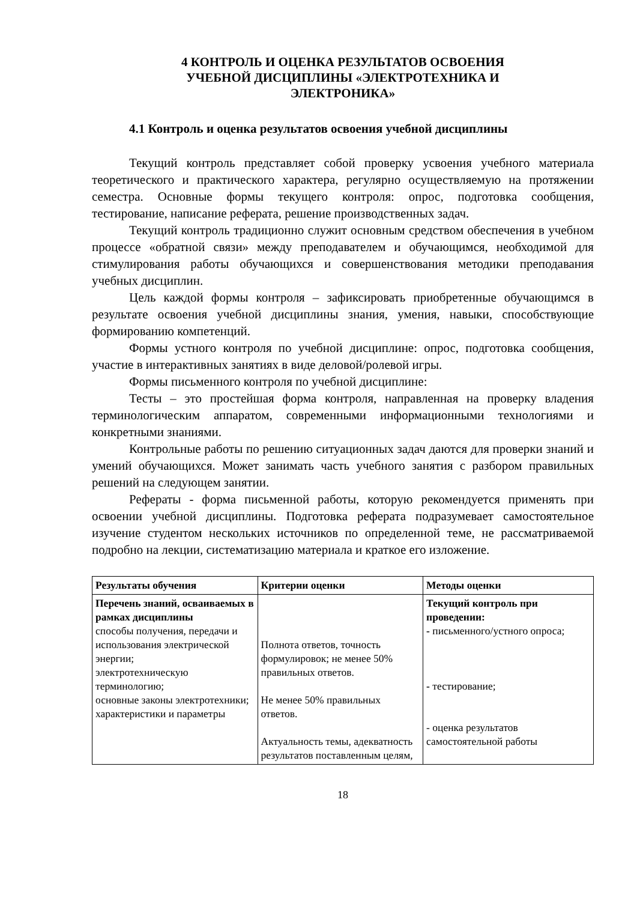4 КОНТРОЛЬ И ОЦЕНКА РЕЗУЛЬТАТОВ ОСВОЕНИЯ
УЧЕБНОЙ ДИСЦИПЛИНЫ «ЭЛЕКТРОТЕХНИКА И
ЭЛЕКТРОНИКА»
4.1 Контроль и оценка результатов освоения учебной дисциплины
Текущий контроль представляет собой проверку усвоения учебного материала теоретического и практического характера, регулярно осуществляемую на протяжении семестра. Основные формы текущего контроля: опрос, подготовка сообщения, тестирование, написание реферата, решение производственных задач.
Текущий контроль традиционно служит основным средством обеспечения в учебном процессе «обратной связи» между преподавателем и обучающимся, необходимой для стимулирования работы обучающихся и совершенствования методики преподавания учебных дисциплин.
Цель каждой формы контроля – зафиксировать приобретенные обучающимся в результате освоения учебной дисциплины знания, умения, навыки, способствующие формированию компетенций.
Формы устного контроля по учебной дисциплине: опрос, подготовка сообщения, участие в интерактивных занятиях в виде деловой/ролевой игры.
Формы письменного контроля по учебной дисциплине:
Тесты – это простейшая форма контроля, направленная на проверку владения терминологическим аппаратом, современными информационными технологиями и конкретными знаниями.
Контрольные работы по решению ситуационных задач даются для проверки знаний и умений обучающихся. Может занимать часть учебного занятия с разбором правильных решений на следующем занятии.
Рефераты - форма письменной работы, которую рекомендуется применять при освоении учебной дисциплины. Подготовка реферата подразумевает самостоятельное изучение студентом нескольких источников по определенной теме, не рассматриваемой подробно на лекции, систематизацию материала и краткое его изложение.
| Результаты обучения | Критерии оценки | Методы оценки |
| --- | --- | --- |
| Перечень знаний, осваиваемых в рамках дисциплины способы получения, передачи и использования электрической энергии; электротехническую терминологию; основные законы электротехники; характеристики и параметры | Полнота ответов, точность формулировок; не менее 50% правильных ответов. Не менее 50% правильных ответов. Актуальность темы, адекватность результатов поставленным целям, | Текущий контроль при проведении: - письменного/устного опроса; - тестирование; - оценка результатов самостоятельной работы |
18